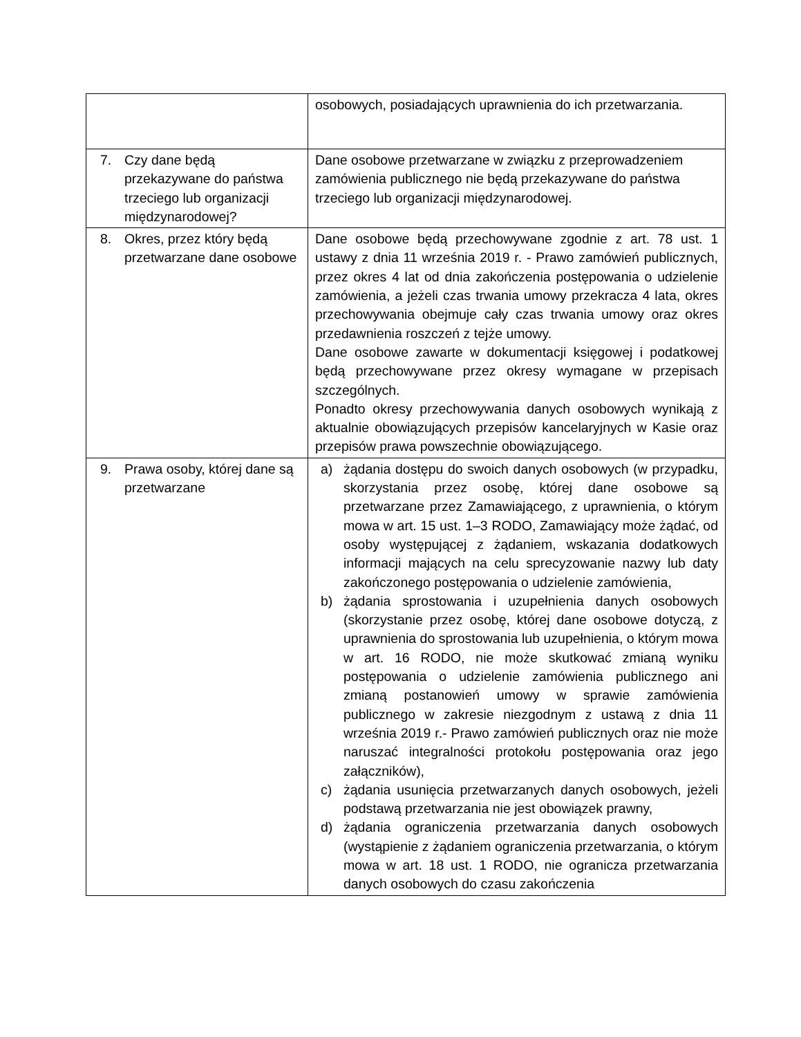| | osobowych, posiadających uprawnienia do ich przetwarzania. |
| 7. Czy dane będą przekazywane do państwa trzeciego lub organizacji międzynarodowej? | Dane osobowe przetwarzane w związku z przeprowadzeniem zamówienia publicznego nie będą przekazywane do państwa trzeciego lub organizacji międzynarodowej. |
| 8. Okres, przez który będą przetwarzane dane osobowe | Dane osobowe będą przechowywane zgodnie z art. 78 ust. 1 ustawy z dnia 11 września 2019 r. - Prawo zamówień publicznych, przez okres 4 lat od dnia zakończenia postępowania o udzielenie zamówienia, a jeżeli czas trwania umowy przekracza 4 lata, okres przechowywania obejmuje cały czas trwania umowy oraz okres przedawnienia roszczeń z tejże umowy. Dane osobowe zawarte w dokumentacji księgowej i podatkowej będą przechowywane przez okresy wymagane w przepisach szczególnych. Ponadto okresy przechowywania danych osobowych wynikają z aktualnie obowiązujących przepisów kancelaryjnych w Kasie oraz przepisów prawa powszechnie obowiązującego. |
| 9. Prawa osoby, której dane są przetwarzane | a) żądania dostępu do swoich danych osobowych (w przypadku, skorzystania przez osobę, której dane osobowe są przetwarzane przez Zamawiającego, z uprawnienia, o którym mowa w art. 15 ust. 1–3 RODO, Zamawiający może żądać, od osoby występującej z żądaniem, wskazania dodatkowych informacji mających na celu sprecyzowanie nazwy lub daty zakończonego postępowania o udzielenie zamówienia, b) żądania sprostowania i uzupełnienia danych osobowych (skorzystanie przez osobę, której dane osobowe dotyczą, z uprawnienia do sprostowania lub uzupełnienia, o którym mowa w art. 16 RODO, nie może skutkować zmianą wyniku postępowania o udzielenie zamówienia publicznego ani zmianą postanowień umowy w sprawie zamówienia publicznego w zakresie niezgodnym z ustawą z dnia 11 września 2019 r.- Prawo zamówień publicznych oraz nie może naruszać integralności protokołu postępowania oraz jego załączników), c) żądania usunięcia przetwarzanych danych osobowych, jeżeli podstawą przetwarzania nie jest obowiązek prawny, d) żądania ograniczenia przetwarzania danych osobowych (wystąpienie z żądaniem ograniczenia przetwarzania, o którym mowa w art. 18 ust. 1 RODO, nie ogranicza przetwarzania danych osobowych do czasu zakończenia |